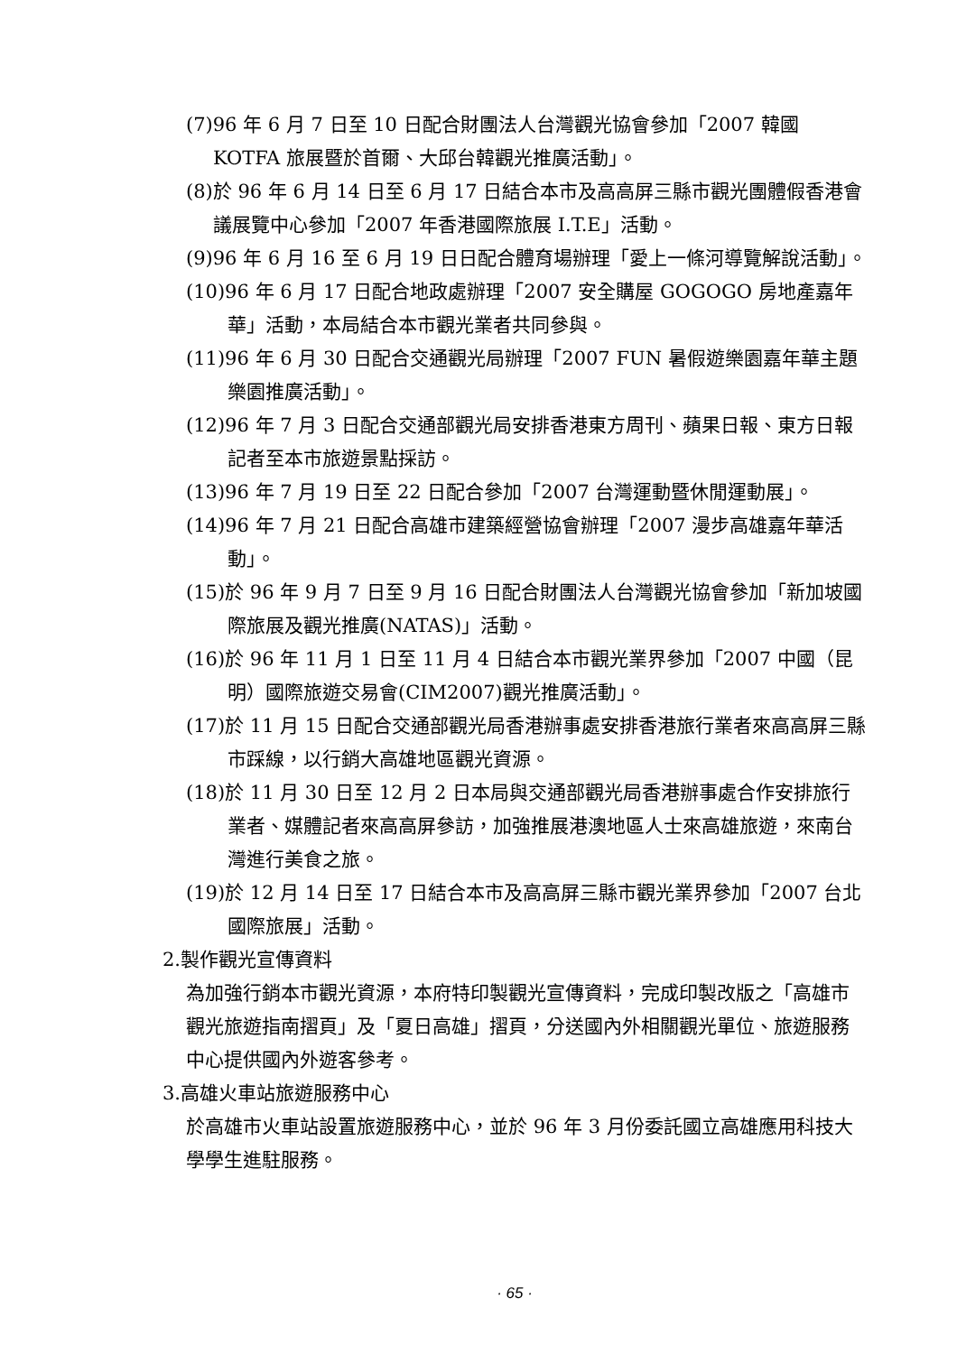(7)96 年 6 月 7 日至 10 日配合財團法人台灣觀光協會參加「2007 韓國 KOTFA 旅展暨於首爾、大邱台韓觀光推廣活動」。
(8)於 96 年 6 月 14 日至 6 月 17 日結合本市及高高屏三縣市觀光團體假香港會議展覽中心參加「2007 年香港國際旅展 I.T.E」活動。
(9)96 年 6 月 16 至 6 月 19 日日配合體育場辦理「愛上一條河導覽解說活動」。
(10)96 年 6 月 17 日配合地政處辦理「2007 安全購屋 GOGOGO 房地產嘉年華」活動，本局結合本市觀光業者共同參與。
(11)96 年 6 月 30 日配合交通觀光局辦理「2007 FUN 暑假遊樂園嘉年華主題樂園推廣活動」。
(12)96 年 7 月 3 日配合交通部觀光局安排香港東方周刊、蘋果日報、東方日報記者至本市旅遊景點採訪。
(13)96 年 7 月 19 日至 22 日配合參加「2007 台灣運動暨休閒運動展」。
(14)96 年 7 月 21 日配合高雄市建築經營協會辦理「2007 漫步高雄嘉年華活動」。
(15)於 96 年 9 月 7 日至 9 月 16 日配合財團法人台灣觀光協會參加「新加坡國際旅展及觀光推廣(NATAS)」活動。
(16)於 96 年 11 月 1 日至 11 月 4 日結合本市觀光業界參加「2007 中國（昆明）國際旅遊交易會(CIM2007)觀光推廣活動」。
(17)於 11 月 15 日配合交通部觀光局香港辦事處安排香港旅行業者來高高屏三縣市踩線，以行銷大高雄地區觀光資源。
(18)於 11 月 30 日至 12 月 2 日本局與交通部觀光局香港辦事處合作安排旅行業者、媒體記者來高高屏參訪，加強推展港澳地區人士來高雄旅遊，來南台灣進行美食之旅。
(19)於 12 月 14 日至 17 日結合本市及高高屏三縣市觀光業界參加「2007 台北國際旅展」活動。
2.製作觀光宣傳資料
為加強行銷本市觀光資源，本府特印製觀光宣傳資料，完成印製改版之「高雄市觀光旅遊指南摺頁」及「夏日高雄」摺頁，分送國內外相關觀光單位、旅遊服務中心提供國內外遊客參考。
3.高雄火車站旅遊服務中心
於高雄市火車站設置旅遊服務中心，並於 96 年 3 月份委託國立高雄應用科技大學學生進駐服務。
· 65 ·